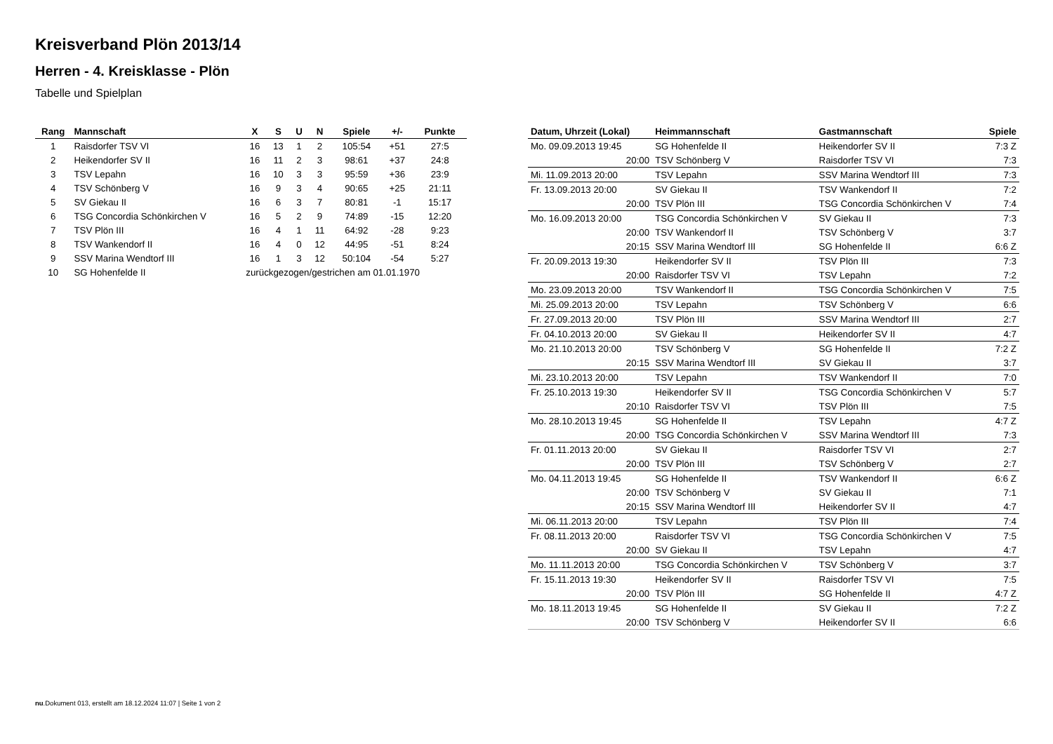Kreisverband Plön 2013/14
Herren - 4. Kreisklasse - Plön
Tabelle und Spielplan
| Rang | Mannschaft | X | S | U | N | Spiele | +/- | Punkte |
| --- | --- | --- | --- | --- | --- | --- | --- | --- |
| 1 | Raisdorfer TSV VI | 16 | 13 | 1 | 2 | 105:54 | +51 | 27:5 |
| 2 | Heikendorfer SV II | 16 | 11 | 2 | 3 | 98:61 | +37 | 24:8 |
| 3 | TSV Lepahn | 16 | 10 | 3 | 3 | 95:59 | +36 | 23:9 |
| 4 | TSV Schönberg V | 16 | 9 | 3 | 4 | 90:65 | +25 | 21:11 |
| 5 | SV Giekau II | 16 | 6 | 3 | 7 | 80:81 | -1 | 15:17 |
| 6 | TSG Concordia Schönkirchen V | 16 | 5 | 2 | 9 | 74:89 | -15 | 12:20 |
| 7 | TSV Plön III | 16 | 4 | 1 | 11 | 64:92 | -28 | 9:23 |
| 8 | TSV Wankendorf II | 16 | 4 | 0 | 12 | 44:95 | -51 | 8:24 |
| 9 | SSV Marina Wendtorf III | 16 | 1 | 3 | 12 | 50:104 | -54 | 5:27 |
| 10 | SG Hohenfelde II | zurückgezogen/gestrichen am 01.01.1970 | | | | | | |
| Datum, Uhrzeit (Lokal) | Heimmannschaft | Gastmannschaft | Spiele |
| --- | --- | --- | --- |
| Mo. 09.09.2013 19:45 | SG Hohenfelde II | Heikendorfer SV II | 7:3 Z |
| 20:00 | TSV Schönberg V | Raisdorfer TSV VI | 7:3 |
| Mi. 11.09.2013 20:00 | TSV Lepahn | SSV Marina Wendtorf III | 7:3 |
| Fr. 13.09.2013 20:00 | SV Giekau II | TSV Wankendorf II | 7:2 |
| 20:00 | TSV Plön III | TSG Concordia Schönkirchen V | 7:4 |
| Mo. 16.09.2013 20:00 | TSG Concordia Schönkirchen V | SV Giekau II | 7:3 |
| 20:00 | TSV Wankendorf II | TSV Schönberg V | 3:7 |
| 20:15 | SSV Marina Wendtorf III | SG Hohenfelde II | 6:6 Z |
| Fr. 20.09.2013 19:30 | Heikendorfer SV II | TSV Plön III | 7:3 |
| 20:00 | Raisdorfer TSV VI | TSV Lepahn | 7:2 |
| Mo. 23.09.2013 20:00 | TSV Wankendorf II | TSG Concordia Schönkirchen V | 7:5 |
| Mi. 25.09.2013 20:00 | TSV Lepahn | TSV Schönberg V | 6:6 |
| Fr. 27.09.2013 20:00 | TSV Plön III | SSV Marina Wendtorf III | 2:7 |
| Fr. 04.10.2013 20:00 | SV Giekau II | Heikendorfer SV II | 4:7 |
| Mo. 21.10.2013 20:00 | TSV Schönberg V | SG Hohenfelde II | 7:2 Z |
| 20:15 | SSV Marina Wendtorf III | SV Giekau II | 3:7 |
| Mi. 23.10.2013 20:00 | TSV Lepahn | TSV Wankendorf II | 7:0 |
| Fr. 25.10.2013 19:30 | Heikendorfer SV II | TSG Concordia Schönkirchen V | 5:7 |
| 20:10 | Raisdorfer TSV VI | TSV Plön III | 7:5 |
| Mo. 28.10.2013 19:45 | SG Hohenfelde II | TSV Lepahn | 4:7 Z |
| 20:00 | TSG Concordia Schönkirchen V | SSV Marina Wendtorf III | 7:3 |
| Fr. 01.11.2013 20:00 | SV Giekau II | Raisdorfer TSV VI | 2:7 |
| 20:00 | TSV Plön III | TSV Schönberg V | 2:7 |
| Mo. 04.11.2013 19:45 | SG Hohenfelde II | TSV Wankendorf II | 6:6 Z |
| 20:00 | TSV Schönberg V | SV Giekau II | 7:1 |
| 20:15 | SSV Marina Wendtorf III | Heikendorfer SV II | 4:7 |
| Mi. 06.11.2013 20:00 | TSV Lepahn | TSV Plön III | 7:4 |
| Fr. 08.11.2013 20:00 | Raisdorfer TSV VI | TSG Concordia Schönkirchen V | 7:5 |
| 20:00 | SV Giekau II | TSV Lepahn | 4:7 |
| Mo. 11.11.2013 20:00 | TSG Concordia Schönkirchen V | TSV Schönberg V | 3:7 |
| Fr. 15.11.2013 19:30 | Heikendorfer SV II | Raisdorfer TSV VI | 7:5 |
| 20:00 | TSV Plön III | SG Hohenfelde II | 4:7 Z |
| Mo. 18.11.2013 19:45 | SG Hohenfelde II | SV Giekau II | 7:2 Z |
| 20:00 | TSV Schönberg V | Heikendorfer SV II | 6:6 |
nu.Dokument 013, erstellt am 18.12.2024 11:07 | Seite 1 von 2